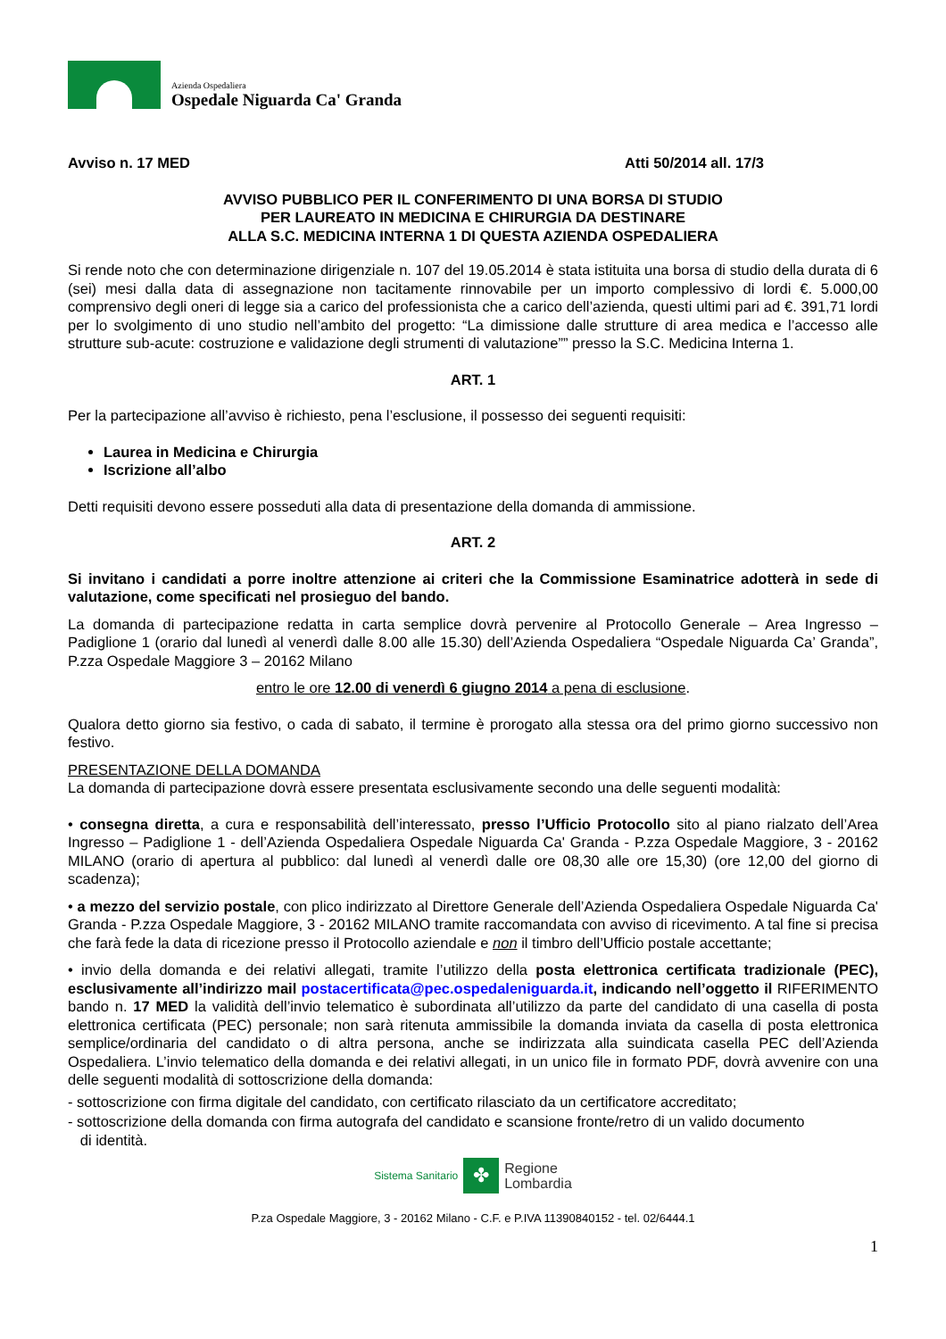Azienda Ospedaliera
Ospedale Niguarda Ca' Granda
Avviso n. 17 MED Atti 50/2014 all. 17/3
AVVISO PUBBLICO PER IL CONFERIMENTO DI UNA BORSA DI STUDIO
PER LAUREATO IN MEDICINA E CHIRURGIA DA DESTINARE
ALLA S.C. MEDICINA INTERNA 1 DI QUESTA AZIENDA OSPEDALIERA
Si rende noto che con determinazione dirigenziale n. 107 del 19.05.2014 è stata istituita una borsa di studio della durata di 6 (sei) mesi dalla data di assegnazione non tacitamente rinnovabile per un importo complessivo di lordi €. 5.000,00 comprensivo degli oneri di legge sia a carico del professionista che a carico dell’azienda, questi ultimi pari ad €. 391,71 lordi per lo svolgimento di uno studio nell’ambito del progetto: “La dimissione dalle strutture di area medica e l’accesso alle strutture sub-acute: costruzione e validazione degli strumenti di valutazione”” presso la S.C. Medicina Interna 1.
ART. 1
Per la partecipazione all’avviso è richiesto, pena l’esclusione, il possesso dei seguenti requisiti:
Laurea in Medicina e Chirurgia
Iscrizione all’albo
Detti requisiti devono essere posseduti alla data di presentazione della domanda di ammissione.
ART. 2
Si invitano i candidati a porre inoltre attenzione ai criteri che la Commissione Esaminatrice adotterà in sede di valutazione, come specificati nel prosieguo del bando.
La domanda di partecipazione redatta in carta semplice dovrà pervenire al Protocollo Generale – Area Ingresso – Padiglione 1 (orario dal lunedì al venerdì dalle 8.00 alle 15.30) dell’Azienda Ospedaliera “Ospedale Niguarda Ca’ Granda”, P.zza Ospedale Maggiore 3 – 20162 Milano
entro le ore 12.00 di venerdì 6 giugno 2014 a pena di esclusione.
Qualora detto giorno sia festivo, o cada di sabato, il termine è prorogato alla stessa ora del primo giorno successivo non festivo.
PRESENTAZIONE DELLA DOMANDA
La domanda di partecipazione dovrà essere presentata esclusivamente secondo una delle seguenti modalità:
• consegna diretta, a cura e responsabilità dell’interessato, presso l’Ufficio Protocollo sito al piano rialzato dell’Area Ingresso – Padiglione 1 - dell’Azienda Ospedaliera Ospedale Niguarda Ca' Granda - P.zza Ospedale Maggiore, 3 - 20162 MILANO (orario di apertura al pubblico: dal lunedì al venerdì dalle ore 08,30 alle ore 15,30) (ore 12,00 del giorno di scadenza);
• a mezzo del servizio postale, con plico indirizzato al Direttore Generale dell’Azienda Ospedaliera Ospedale Niguarda Ca' Granda - P.zza Ospedale Maggiore, 3 - 20162 MILANO tramite raccomandata con avviso di ricevimento. A tal fine si precisa che farà fede la data di ricezione presso il Protocollo aziendale e non il timbro dell’Ufficio postale accettante;
• invio della domanda e dei relativi allegati, tramite l’utilizzo della posta elettronica certificata tradizionale (PEC), esclusivamente all’indirizzo mail postacertificata@pec.ospedaleniguarda.it, indicando nell’oggetto il RIFERIMENTO bando n. 17 MED la validità dell’invio telematico è subordinata all’utilizzo da parte del candidato di una casella di posta elettronica certificata (PEC) personale; non sarà ritenuta ammissibile la domanda inviata da casella di posta elettronica semplice/ordinaria del candidato o di altra persona, anche se indirizzata alla suindicata casella PEC dell’Azienda Ospedaliera. L’invio telematico della domanda e dei relativi allegati, in un unico file in formato PDF, dovrà avvenire con una delle seguenti modalità di sottoscrizione della domanda:
- sottoscrizione con firma digitale del candidato, con certificato rilasciato da un certificatore accreditato;
- sottoscrizione della domanda con firma autografa del candidato e scansione fronte/retro di un valido documento
di identità.
Sistema Sanitario ✤ Regione
Lombardia
P.za Ospedale Maggiore, 3 - 20162 Milano - C.F. e P.IVA 11390840152 - tel. 02/6444.1
1